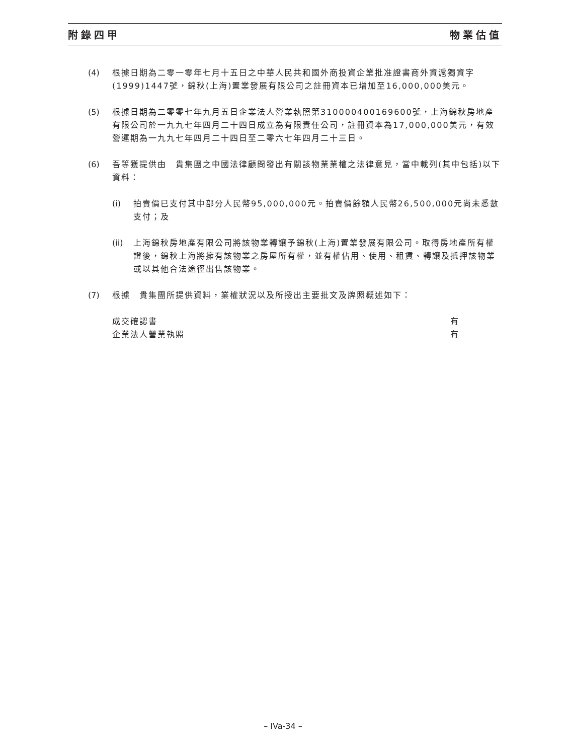附錄四甲 物業估值
(4) 根據日期為二零一零年七月十五日之中華人民共和國外商投資企業批准證書商外資滬獨資字(1999)1447號，錦秋(上海)置業發展有限公司之註冊資本已增加至16,000,000美元。
(5) 根據日期為二零零七年九月五日企業法人營業執照第310000400169600號，上海錦秋房地產有限公司於一九九七年四月二十四日成立為有限責任公司，註冊資本為17,000,000美元，有效營運期為一九九七年四月二十四日至二零六七年四月二十三日。
(6) 吾等獲提供由　貴集團之中國法律顧問發出有關該物業業權之法律意見，當中載列(其中包括)以下資料：
(i) 拍賣價已支付其中部分人民幣95,000,000元。拍賣價餘額人民幣26,500,000元尚未悉數支付；及
(ii)
上海錦秋房地產有限公司將該物業轉讓予錦秋(上海)置業發展有限公司。取得房地產所有權證後，錦秋上海將擁有該物業之房屋所有權，並有權佔用、使用、租賃、轉讓及抵押該物業或以其他合法途徑出售該物業。
(7) 根據　貴集團所提供資料，業權狀況以及所授出主要批文及牌照概述如下：
成交確認書 有
企業法人營業執照 有
– IVa-34 –